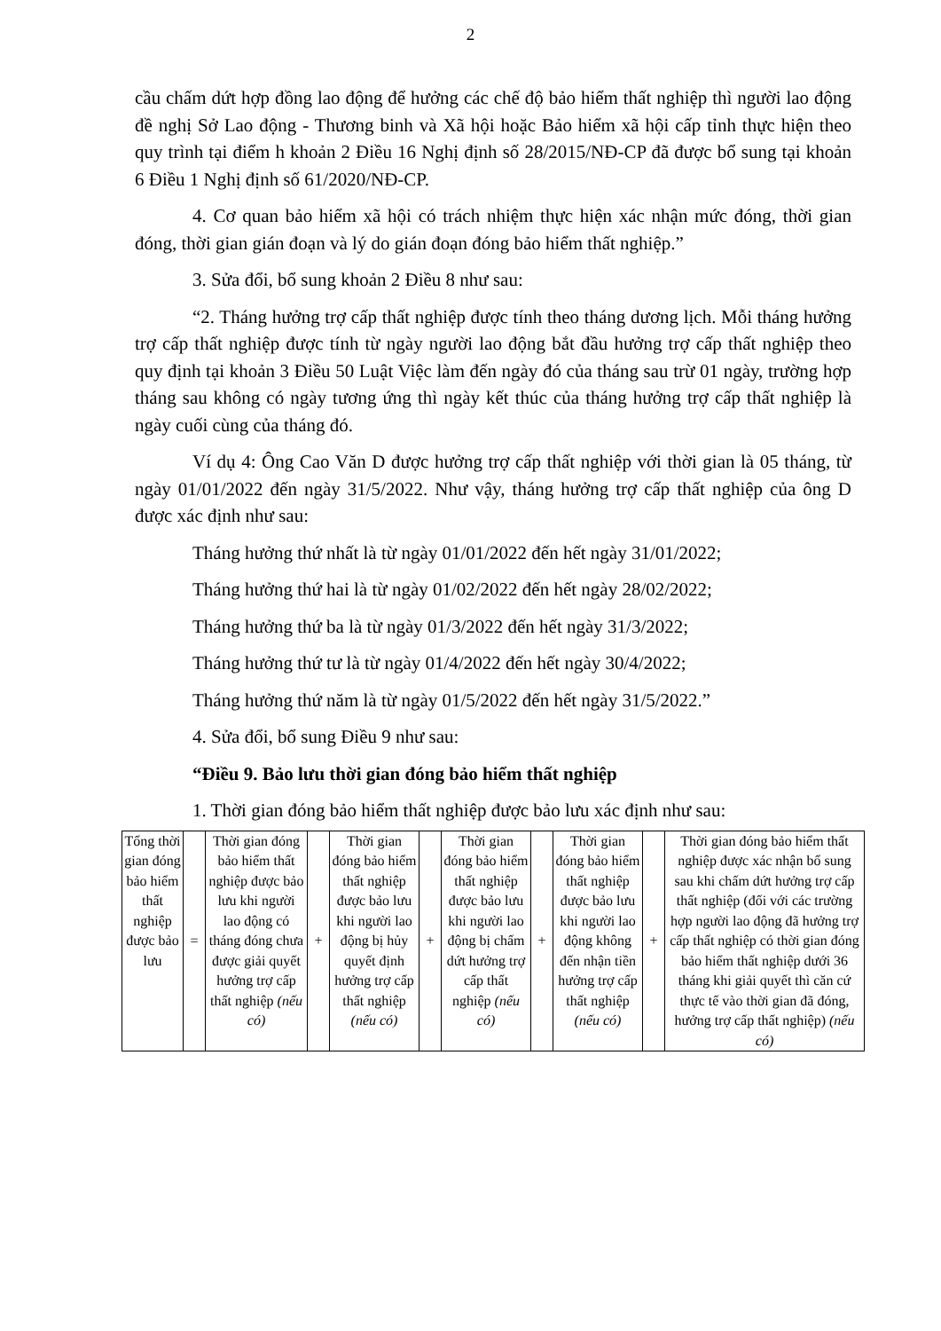2
cầu chấm dứt hợp đồng lao động để hưởng các chế độ bảo hiểm thất nghiệp thì người lao động đề nghị Sở Lao động - Thương binh và Xã hội hoặc Bảo hiểm xã hội cấp tỉnh thực hiện theo quy trình tại điểm h khoản 2 Điều 16 Nghị định số 28/2015/NĐ-CP đã được bổ sung tại khoản 6 Điều 1 Nghị định số 61/2020/NĐ-CP.
4. Cơ quan bảo hiểm xã hội có trách nhiệm thực hiện xác nhận mức đóng, thời gian đóng, thời gian gián đoạn và lý do gián đoạn đóng bảo hiểm thất nghiệp.”
3. Sửa đổi, bổ sung khoản 2 Điều 8 như sau:
“2. Tháng hưởng trợ cấp thất nghiệp được tính theo tháng dương lịch. Mỗi tháng hưởng trợ cấp thất nghiệp được tính từ ngày người lao động bắt đầu hưởng trợ cấp thất nghiệp theo quy định tại khoản 3 Điều 50 Luật Việc làm đến ngày đó của tháng sau trừ 01 ngày, trường hợp tháng sau không có ngày tương ứng thì ngày kết thúc của tháng hưởng trợ cấp thất nghiệp là ngày cuối cùng của tháng đó.
Ví dụ 4: Ông Cao Văn D được hưởng trợ cấp thất nghiệp với thời gian là 05 tháng, từ ngày 01/01/2022 đến ngày 31/5/2022. Như vậy, tháng hưởng trợ cấp thất nghiệp của ông D được xác định như sau:
Tháng hưởng thứ nhất là từ ngày 01/01/2022 đến hết ngày 31/01/2022;
Tháng hưởng thứ hai là từ ngày 01/02/2022 đến hết ngày 28/02/2022;
Tháng hưởng thứ ba là từ ngày 01/3/2022 đến hết ngày 31/3/2022;
Tháng hưởng thứ tư là từ ngày 01/4/2022 đến hết ngày 30/4/2022;
Tháng hưởng thứ năm là từ ngày 01/5/2022 đến hết ngày 31/5/2022.”
4. Sửa đổi, bổ sung Điều 9 như sau:
“Điều 9. Bảo lưu thời gian đóng bảo hiểm thất nghiệp
1. Thời gian đóng bảo hiểm thất nghiệp được bảo lưu xác định như sau:
| Tổng thời gian đóng bảo hiểm thất nghiệp được bảo lưu | = | Thời gian đóng bảo hiểm thất nghiệp được bảo lưu khi người lao động có tháng đóng chưa được giải quyết hưởng trợ cấp thất nghiệp (nếu có) | + | Thời gian đóng bảo hiểm thất nghiệp được bảo lưu khi người lao động bị hủy quyết định hưởng trợ cấp thất nghiệp (nếu có) | + | Thời gian đóng bảo hiểm thất nghiệp được bảo lưu khi người lao động bị chấm dứt hưởng trợ cấp thất nghiệp (nếu có) | + | Thời gian đóng bảo hiểm thất nghiệp được bảo lưu khi người lao động không đến nhận tiền hưởng trợ cấp thất nghiệp (nếu có) | + | Thời gian đóng bảo hiểm thất nghiệp được xác nhận bổ sung sau khi chấm dứt hưởng trợ cấp thất nghiệp (đối với các trường hợp người lao động đã hưởng trợ cấp thất nghiệp có thời gian đóng bảo hiểm thất nghiệp dưới 36 tháng khi giải quyết thì căn cứ thực tế vào thời gian đã đóng, hưởng trợ cấp thất nghiệp) (nếu có) |